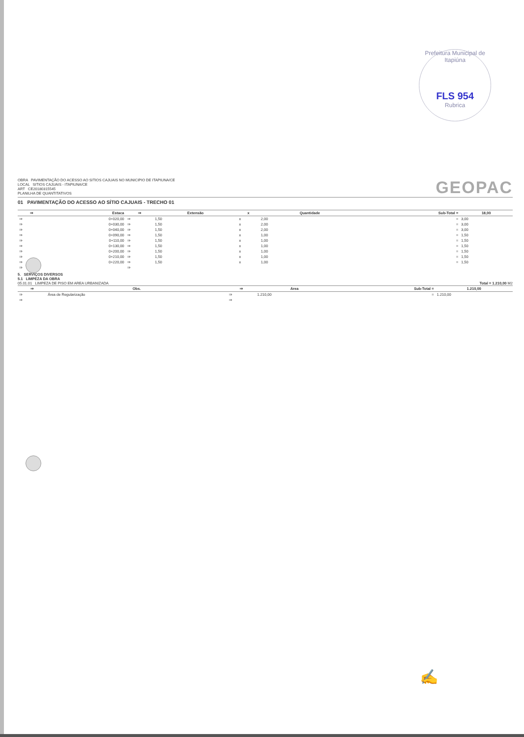Prefeitura Municipal de Itapiúna
FLS 954
Rubrica
OBRA PAVIMENTAÇÃO DO ACESSO AO SITIOS CAJUAIS NO MUNICIPIO DE ITAPIUNA/CE
LOCAL SITIOS CAJUAIS - ITAPIUNA/CE
ART CE20180315545
PLANILHA DE QUANTITATIVOS
GEOPAC
01 PAVIMENTAÇÃO DO ACESSO AO SÍTIO CAJUAIS - TRECHO 01
| ⇒ | Estaca | ⇒ | Extensão | x | Quantidade | Sub-Total = | 18,00 |
| --- | --- | --- | --- | --- | --- | --- | --- |
| ⇒ | 0+020,00 | ⇒ | 1,50 | x | 2,00 | = | 3,00 |
| ⇒ | 0+030,00 | ⇒ | 1,50 | x | 2,00 | = | 3,00 |
| ⇒ | 0+040,00 | ⇒ | 1,50 | x | 2,00 | = | 3,00 |
| ⇒ | 0+090,00 | ⇒ | 1,50 | x | 1,00 | = | 1,50 |
| ⇒ | 0+110,00 | ⇒ | 1,50 | x | 1,00 | = | 1,50 |
| ⇒ | 0+130,00 | ⇒ | 1,50 | x | 1,00 | = | 1,50 |
| ⇒ | 0+200,00 | ⇒ | 1,50 | x | 1,00 | = | 1,50 |
| ⇒ | 0+210,00 | ⇒ | 1,50 | x | 1,00 | = | 1,50 |
| ⇒ | 0+220,00 | ⇒ | 1,50 | x | 1,00 | = | 1,50 |
| ⇒ | | ⇒ | | | | | |
5. SERVIÇOS DIVERSOS
5.1 LIMPEZA DA OBRA
05.01.01 LIMPEZA DE PISO EM AREA URBANIZADA Total = 1.210,00 M2
| ⇒ | Obs. | ⇒ | Area | Sub-Total = | 1.210,00 |
| --- | --- | --- | --- | --- | --- |
| ⇒ | Área de Regularização | ⇒ | 1.210,00 | = | 1.210,00 |
| ⇒ | | ⇒ | | | |
✍